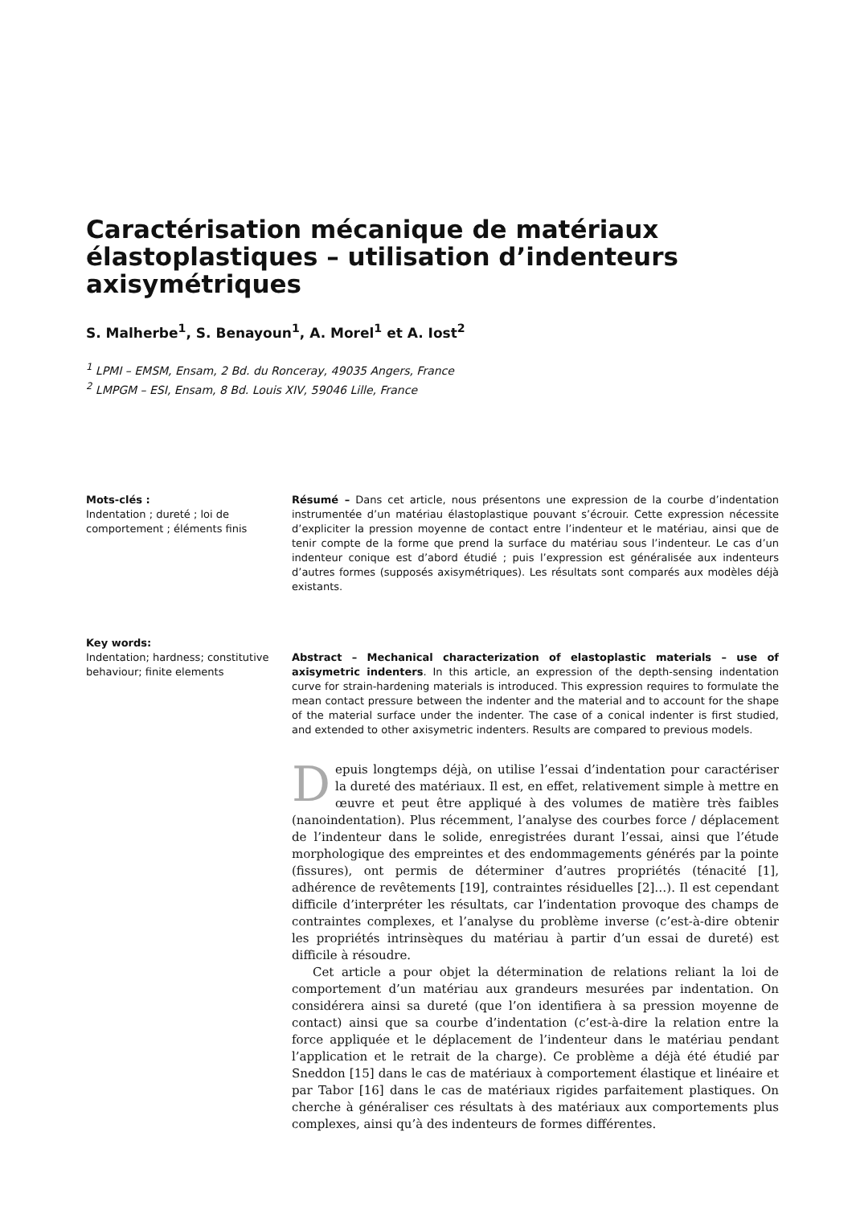Caractérisation mécanique de matériaux élastoplastiques – utilisation d’indenteurs axisymétriques
S. Malherbe<sup>1</sup>, S. Benayoun<sup>1</sup>, A. Morel<sup>1</sup> et A. Iost<sup>2</sup>
<sup>1</sup> LPMI – EMSM, Ensam, 2 Bd. du Ronceray, 49035 Angers, France
<sup>2</sup> LMPGM – ESI, Ensam, 8 Bd. Louis XIV, 59046 Lille, France
Mots-clés :
Indentation ; dureté ; loi de comportement ; éléments finis
Résumé – Dans cet article, nous présentons une expression de la courbe d’indentation instrumentée d’un matériau élastoplastique pouvant s’écrouir. Cette expression nécessite d’expliciter la pression moyenne de contact entre l’indenteur et le matériau, ainsi que de tenir compte de la forme que prend la surface du matériau sous l’indenteur. Le cas d’un indenteur conique est d’abord étudié ; puis l’expression est généralisée aux indenteurs d’autres formes (supposés axisymétriques). Les résultats sont comparés aux modèles déjà existants.
Key words:
Indentation; hardness; constitutive behaviour; finite elements
Abstract – Mechanical characterization of elastoplastic materials – use of axisymetric indenters. In this article, an expression of the depth-sensing indentation curve for strain-hardening materials is introduced. This expression requires to formulate the mean contact pressure between the indenter and the material and to account for the shape of the material surface under the indenter. The case of a conical indenter is first studied, and extended to other axisymetric indenters. Results are compared to previous models.
Depuis longtemps déjà, on utilise l’essai d’indentation pour caractériser la dureté des matériaux. Il est, en effet, relativement simple à mettre en œuvre et peut être appliqué à des volumes de matière très faibles (nanoindentation). Plus récemment, l’analyse des courbes force / déplacement de l’indenteur dans le solide, enregistrées durant l’essai, ainsi que l’étude morphologique des empreintes et des endommagements générés par la pointe (fissures), ont permis de déterminer d’autres propriétés (ténacité [1], adhérence de revêtements [19], contraintes résiduelles [2]…). Il est cependant difficile d’interpréter les résultats, car l’indentation provoque des champs de contraintes complexes, et l’analyse du problème inverse (c’est-à-dire obtenir les propriétés intrinsèques du matériau à partir d’un essai de dureté) est difficile à résoudre.
Cet article a pour objet la détermination de relations reliant la loi de comportement d’un matériau aux grandeurs mesurées par indentation. On considérera ainsi sa dureté (que l’on identifiera à sa pression moyenne de contact) ainsi que sa courbe d’indentation (c’est-à-dire la relation entre la force appliquée et le déplacement de l’indenteur dans le matériau pendant l’application et le retrait de la charge). Ce problème a déjà été étudié par Sneddon [15] dans le cas de matériaux à comportement élastique et linéaire et par Tabor [16] dans le cas de matériaux rigides parfaitement plastiques. On cherche à généraliser ces résultats à des matériaux aux comportements plus complexes, ainsi qu’à des indenteurs de formes différentes.